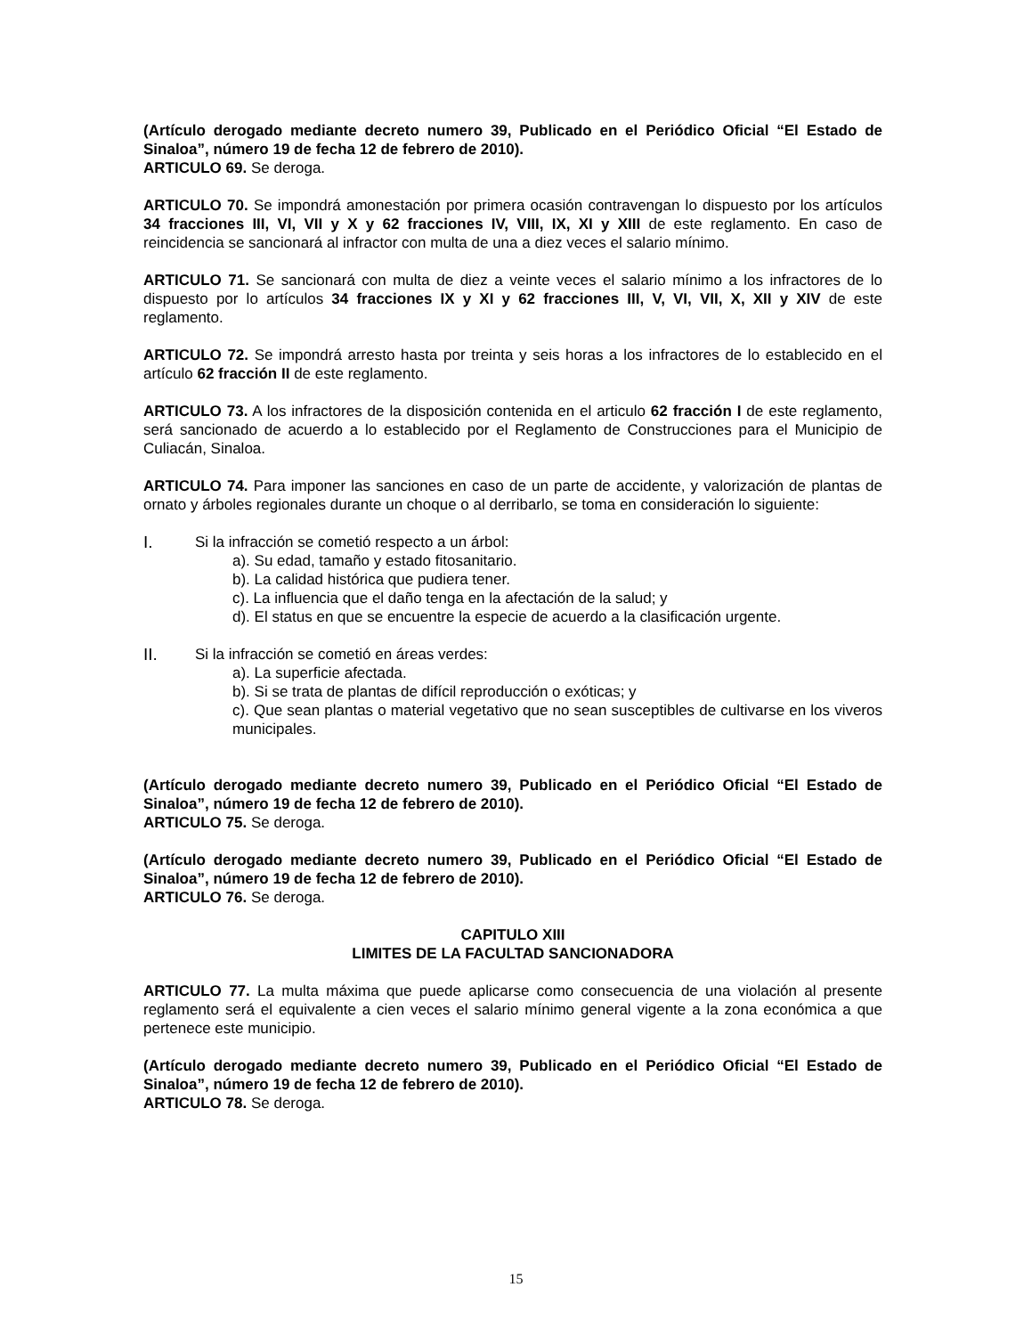(Artículo derogado mediante decreto numero 39, Publicado en el Periódico Oficial “El Estado de Sinaloa”, número 19 de fecha 12 de febrero de 2010).
ARTICULO 69. Se deroga.
ARTICULO 70. Se impondrá amonestación por primera ocasión contravengan lo dispuesto por los artículos 34 fracciones III, VI, VII y X y 62 fracciones IV, VIII, IX, XI y XIII de este reglamento. En caso de reincidencia se sancionará al infractor con multa de una a diez veces el salario mínimo.
ARTICULO 71. Se sancionará con multa de diez a veinte veces el salario mínimo a los infractores de lo dispuesto por lo artículos 34 fracciones IX y XI y 62 fracciones III, V, VI, VII, X, XII y XIV de este reglamento.
ARTICULO 72. Se impondrá arresto hasta por treinta y seis horas a los infractores de lo establecido en el artículo 62 fracción II de este reglamento.
ARTICULO 73. A los infractores de la disposición contenida en el articulo 62 fracción I de este reglamento, será sancionado de acuerdo a lo establecido por el Reglamento de Construcciones para el Municipio de Culiacán, Sinaloa.
ARTICULO 74. Para imponer las sanciones en caso de un parte de accidente, y valorización de plantas de ornato y árboles regionales durante un choque o al derribarlo, se toma en consideración lo siguiente:
I. Si la infracción se cometió respecto a un árbol:
a). Su edad, tamaño y estado fitosanitario.
b). La calidad histórica que pudiera tener.
c). La influencia que el daño tenga en la afectación de la salud; y
d). El status en que se encuentre la especie de acuerdo a la clasificación urgente.
II. Si la infracción se cometió en áreas verdes:
a). La superficie afectada.
b). Si se trata de plantas de difícil reproducción o exóticas; y
c). Que sean plantas o material vegetativo que no sean susceptibles de cultivarse en los viveros municipales.
(Artículo derogado mediante decreto numero 39, Publicado en el Periódico Oficial “El Estado de Sinaloa”, número 19 de fecha 12 de febrero de 2010).
ARTICULO 75. Se deroga.
(Artículo derogado mediante decreto numero 39, Publicado en el Periódico Oficial “El Estado de Sinaloa”, número 19 de fecha 12 de febrero de 2010).
ARTICULO 76. Se deroga.
CAPITULO XIII
LIMITES DE LA FACULTAD SANCIONADORA
ARTICULO 77. La multa máxima que puede aplicarse como consecuencia de una violación al presente reglamento será el equivalente a cien veces el salario mínimo general vigente a la zona económica a que pertenece este municipio.
(Artículo derogado mediante decreto numero 39, Publicado en el Periódico Oficial “El Estado de Sinaloa”, número 19 de fecha 12 de febrero de 2010).
ARTICULO 78. Se deroga.
15